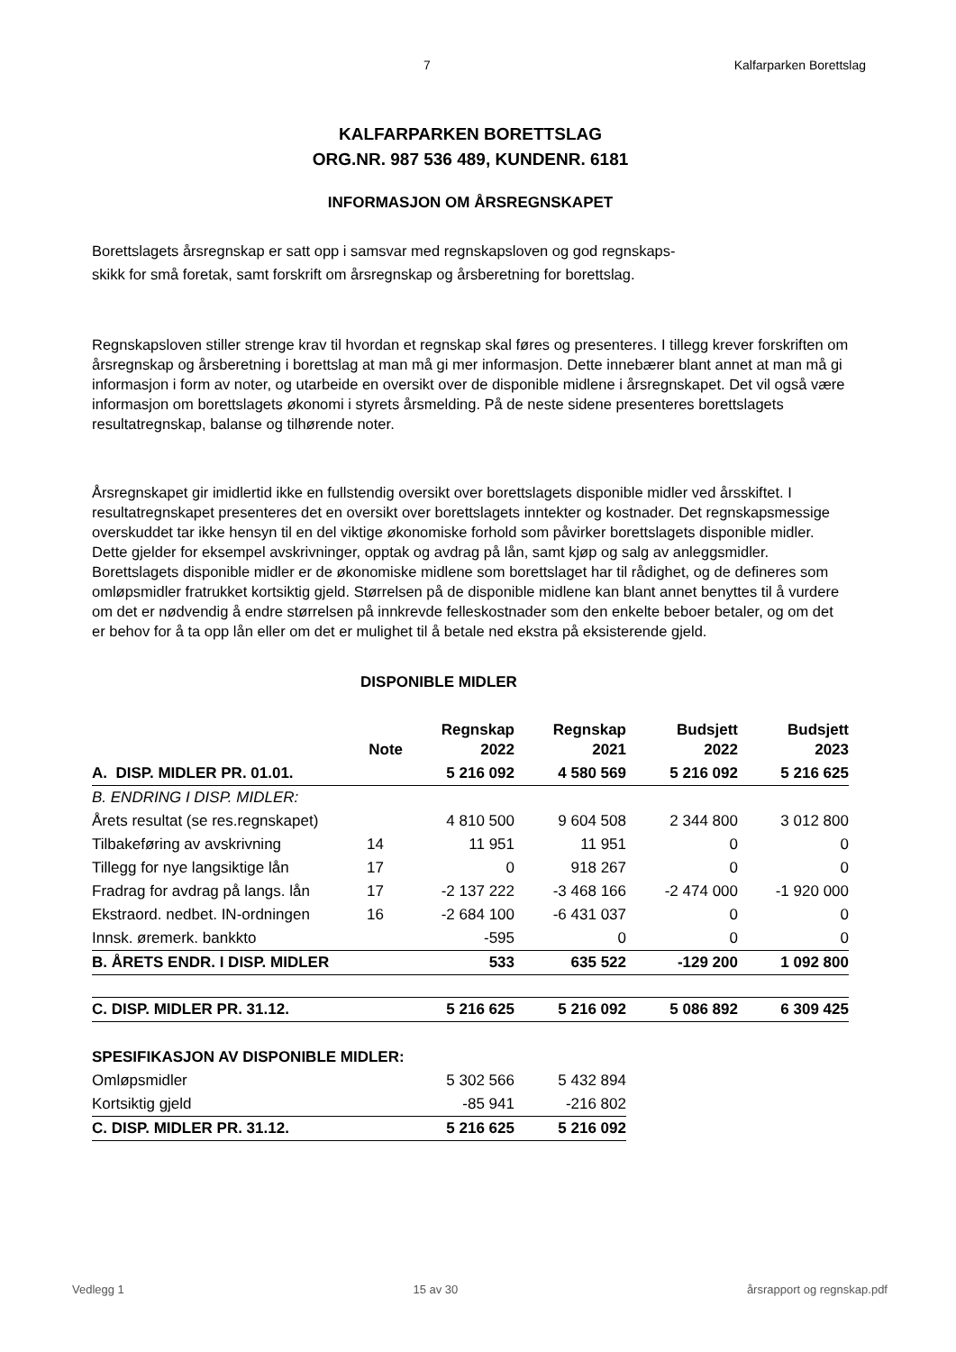7 Kalfarparken Borettslag
KALFARPARKEN BORETTSLAG
ORG.NR. 987 536 489, KUNDENR. 6181
INFORMASJON OM ÅRSREGNSKAPET
Borettslagets årsregnskap er satt opp i samsvar med regnskapsloven og god regnskaps-
skikk for små foretak, samt forskrift om årsregnskap og årsberetning for borettslag.
Regnskapsloven stiller strenge krav til hvordan et regnskap skal føres og presenteres. I tillegg krever forskriften om årsregnskap og årsberetning i borettslag at man må gi mer informasjon. Dette innebærer blant annet at man må gi informasjon i form av noter, og utarbeide en oversikt over de disponible midlene i årsregnskapet. Det vil også være informasjon om borettslagets økonomi i styrets årsmelding. På de neste sidene presenteres borettslagets resultatregnskap, balanse og tilhørende noter.
Årsregnskapet gir imidlertid ikke en fullstendig oversikt over borettslagets disponible midler ved årsskiftet. I resultatregnskapet presenteres det en oversikt over borettslagets inntekter og kostnader. Det regnskapsmessige overskuddet tar ikke hensyn til en del viktige økonomiske forhold som påvirker borettslagets disponible midler. Dette gjelder for eksempel avskrivninger, opptak og avdrag på lån, samt kjøp og salg av anleggsmidler. Borettslagets disponible midler er de økonomiske midlene som borettslaget har til rådighet, og de defineres som omløpsmidler fratrukket kortsiktig gjeld. Størrelsen på de disponible midlene kan blant annet benyttes til å vurdere om det er nødvendig å endre størrelsen på innkrevde felleskostnader som den enkelte beboer betaler, og om det er behov for å ta opp lån eller om det er mulighet til å betale ned ekstra på eksisterende gjeld.
DISPONIBLE MIDLER
| | Note | Regnskap 2022 | Regnskap 2021 | Budsjett 2022 | Budsjett 2023 |
| --- | --- | --- | --- | --- | --- |
| A. DISP. MIDLER PR. 01.01. | | 5 216 092 | 4 580 569 | 5 216 092 | 5 216 625 |
| B. ENDRING I DISP. MIDLER: | | | | | |
| Årets resultat (se res.regnskapet) | | 4 810 500 | 9 604 508 | 2 344 800 | 3 012 800 |
| Tilbakeføring av avskrivning | 14 | 11 951 | 11 951 | 0 | 0 |
| Tillegg for nye langsiktige lån | 17 | 0 | 918 267 | 0 | 0 |
| Fradrag for avdrag på langs. lån | 17 | -2 137 222 | -3 468 166 | -2 474 000 | -1 920 000 |
| Ekstraord. nedbet. IN-ordningen | 16 | -2 684 100 | -6 431 037 | 0 | 0 |
| Innsk. øremerk. bankkto | | -595 | 0 | 0 | 0 |
| B. ÅRETS ENDR. I DISP. MIDLER | | 533 | 635 522 | -129 200 | 1 092 800 |
| C. DISP. MIDLER PR. 31.12. | | 5 216 625 | 5 216 092 | 5 086 892 | 6 309 425 |
| SPESIFIKASJON AV DISPONIBLE MIDLER: | | |
| Omløpsmidler | 5 302 566 | 5 432 894 |
| Kortsiktig gjeld | -85 941 | -216 802 |
| C. DISP. MIDLER PR. 31.12. | 5 216 625 | 5 216 092 |
Vedlegg 1 15 av 30 årsrapport og regnskap.pdf